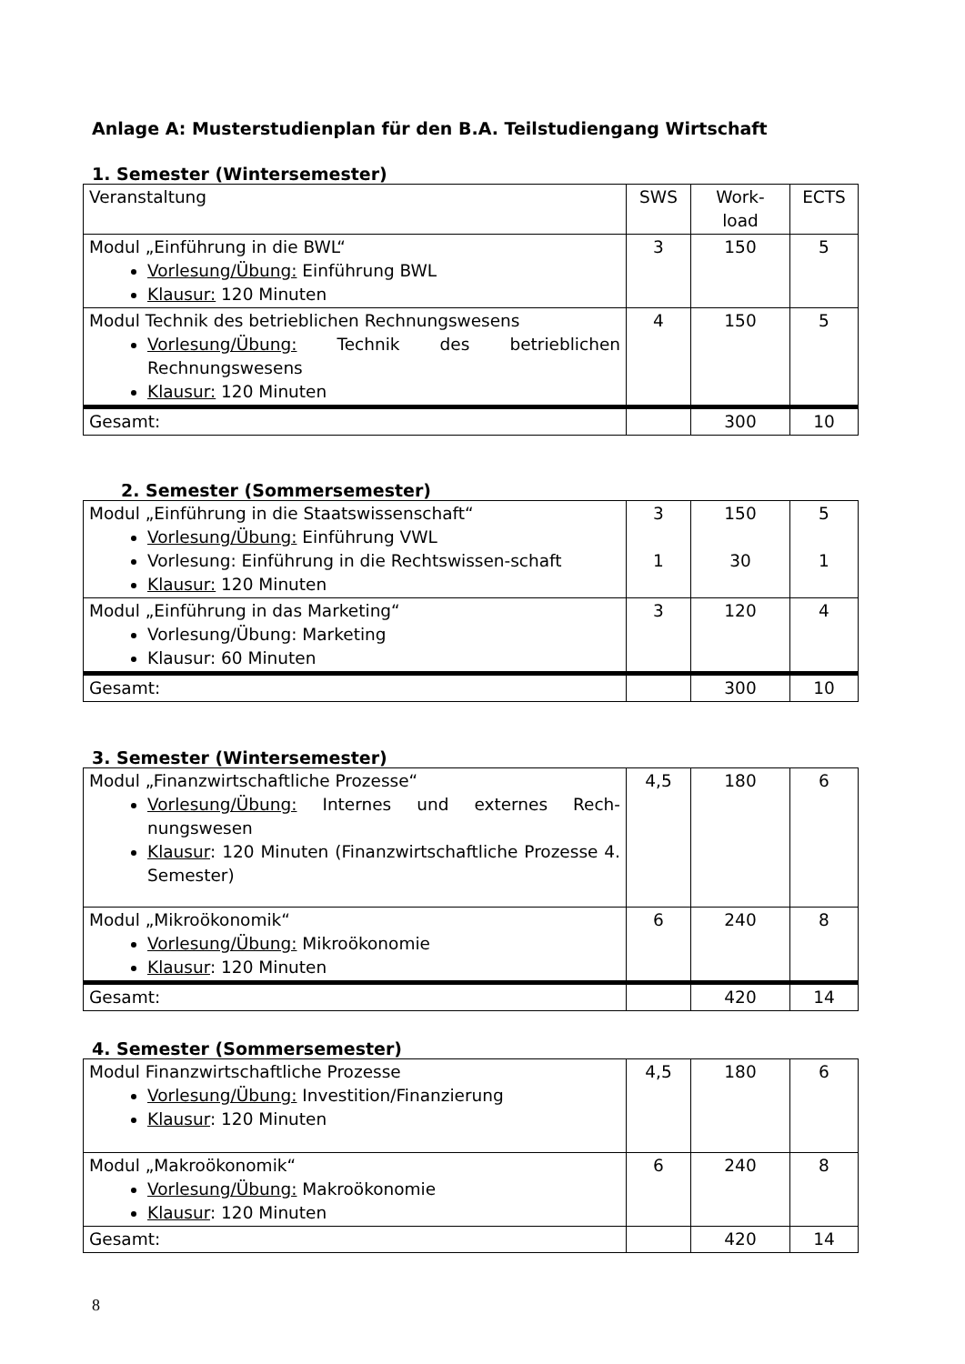Anlage A: Musterstudienplan für den B.A. Teilstudiengang Wirtschaft
1. Semester (Wintersemester)
| Veranstaltung | SWS | Work- load | ECTS |
| Modul „Einführung in die BWL“ Vorlesung/Übung: Einführung BWL Klausur: 120 Minuten | 3 | 150 | 5 |
| Modul Technik des betrieblichen Rechnungswesens Vorlesung/Übung: Technik des betrieblichen Rechnungswesens Klausur: 120 Minuten | 4 | 150 | 5 |
| Gesamt: | | 300 | 10 |
2. Semester (Sommersemester)
| Modul „Einführung in die Staatswissenschaft“ Vorlesung/Übung: Einführung VWL Vorlesung: Einführung in die Rechtswissen-schaft Klausur: 120 Minuten | 3 1 | 150 30 | 5 1 |
| Modul „Einführung in das Marketing“ Vorlesung/Übung: Marketing Klausur: 60 Minuten | 3 | 120 | 4 |
| Gesamt: | | 300 | 10 |
3. Semester (Wintersemester)
| Modul „Finanzwirtschaftliche Prozesse“ Vorlesung/Übung: Internes und externes Rech-nungswesen Klausur : 120 Minuten (Finanzwirtschaftliche Prozesse 4. Semester) | 4,5 | 180 | 6 |
| Modul „Mikroökonomik“ Vorlesung/Übung: Mikroökonomie Klausur : 120 Minuten | 6 | 240 | 8 |
| Gesamt: | | 420 | 14 |
4. Semester (Sommersemester)
| Modul Finanzwirtschaftliche Prozesse Vorlesung/Übung: Investition/Finanzierung Klausur : 120 Minuten | 4,5 | 180 | 6 |
| Modul „Makroökonomik“ Vorlesung/Übung: Makroökonomie Klausur : 120 Minuten | 6 | 240 | 8 |
| Gesamt: | | 420 | 14 |
8